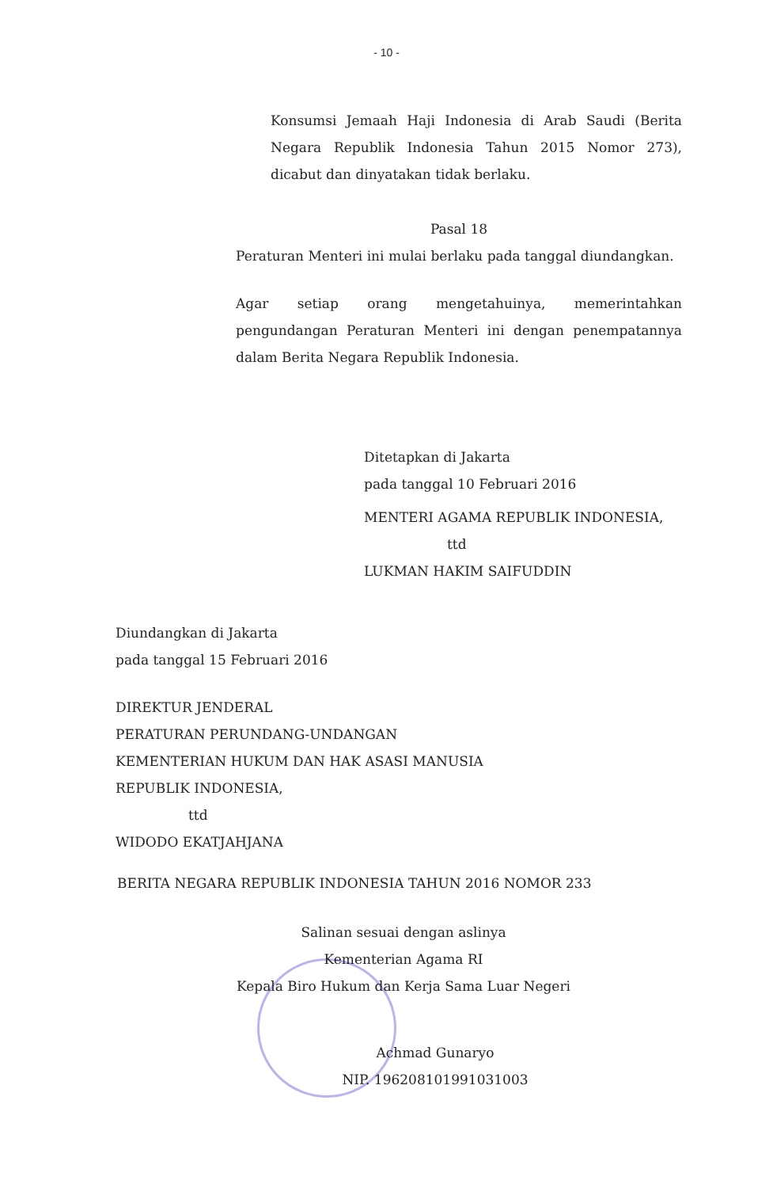- 10 -
Konsumsi Jemaah Haji Indonesia di Arab Saudi (Berita Negara Republik Indonesia Tahun 2015 Nomor 273), dicabut dan dinyatakan tidak berlaku.
Pasal 18
Peraturan Menteri ini mulai berlaku pada tanggal diundangkan.
Agar setiap orang mengetahuinya, memerintahkan pengundangan Peraturan Menteri ini dengan penempatannya dalam Berita Negara Republik Indonesia.
Ditetapkan di Jakarta
pada tanggal 10 Februari 2016
MENTERI AGAMA REPUBLIK INDONESIA,
ttd
LUKMAN HAKIM SAIFUDDIN
Diundangkan di Jakarta
pada tanggal 15 Februari 2016
DIREKTUR JENDERAL
PERATURAN PERUNDANG-UNDANGAN
KEMENTERIAN HUKUM DAN HAK ASASI MANUSIA
REPUBLIK INDONESIA,
ttd
WIDODO EKATJAHJANA
BERITA NEGARA REPUBLIK INDONESIA TAHUN 2016 NOMOR 233
Salinan sesuai dengan aslinya
Kementerian Agama RI
Kepala Biro Hukum dan Kerja Sama Luar Negeri
Achmad Gunaryo
NIP. 196208101991031003